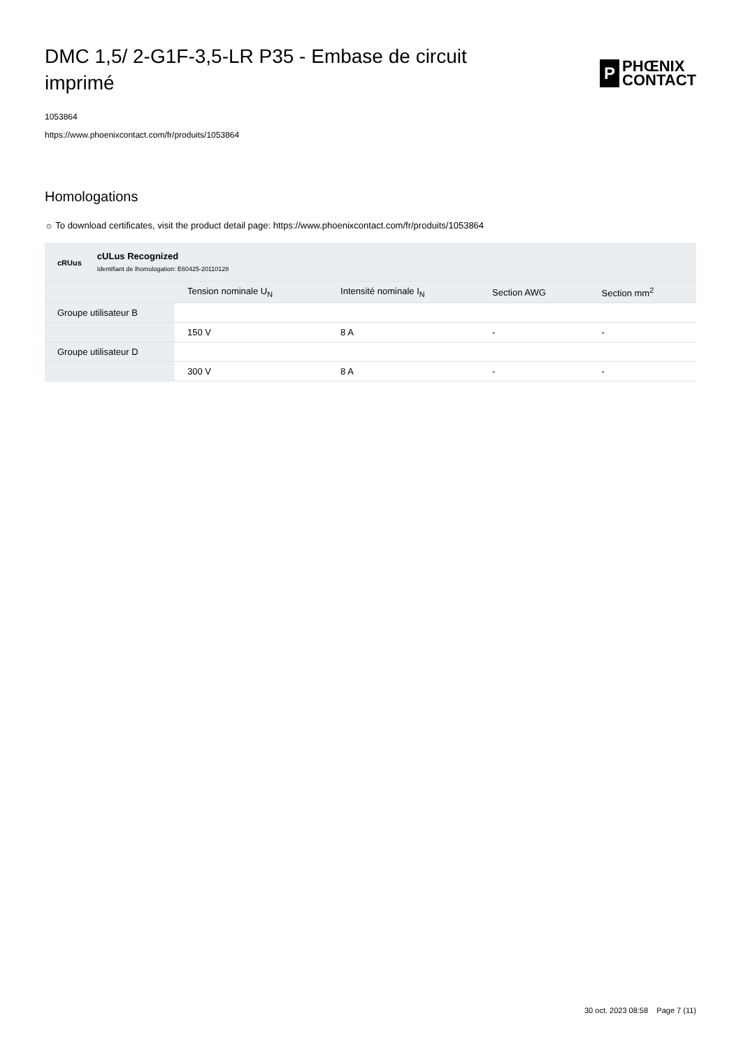DMC 1,5/ 2-G1F-3,5-LR P35 - Embase de circuit imprimé
P
PHŒNIX
CONTACT
1053864
https://www.phoenixcontact.com/fr/produits/1053864
Homologations
☼ To download certificates, visit the product detail page: https://www.phoenixcontact.com/fr/produits/1053864
cRUus
cULus Recognized
Identifiant de lhomologation: E60425-20110128
| | Tension nominale U<sub>N</sub> | Intensité nominale I<sub>N</sub> | Section AWG | Section mm<sup>2</sup> |
| --- | --- | --- | --- | --- |
| Groupe utilisateur B | | | | |
| | 150 V | 8 A | - | - |
| Groupe utilisateur D | | | | |
| | 300 V | 8 A | - | - |
30 oct. 2023 08:58 Page 7 (11)